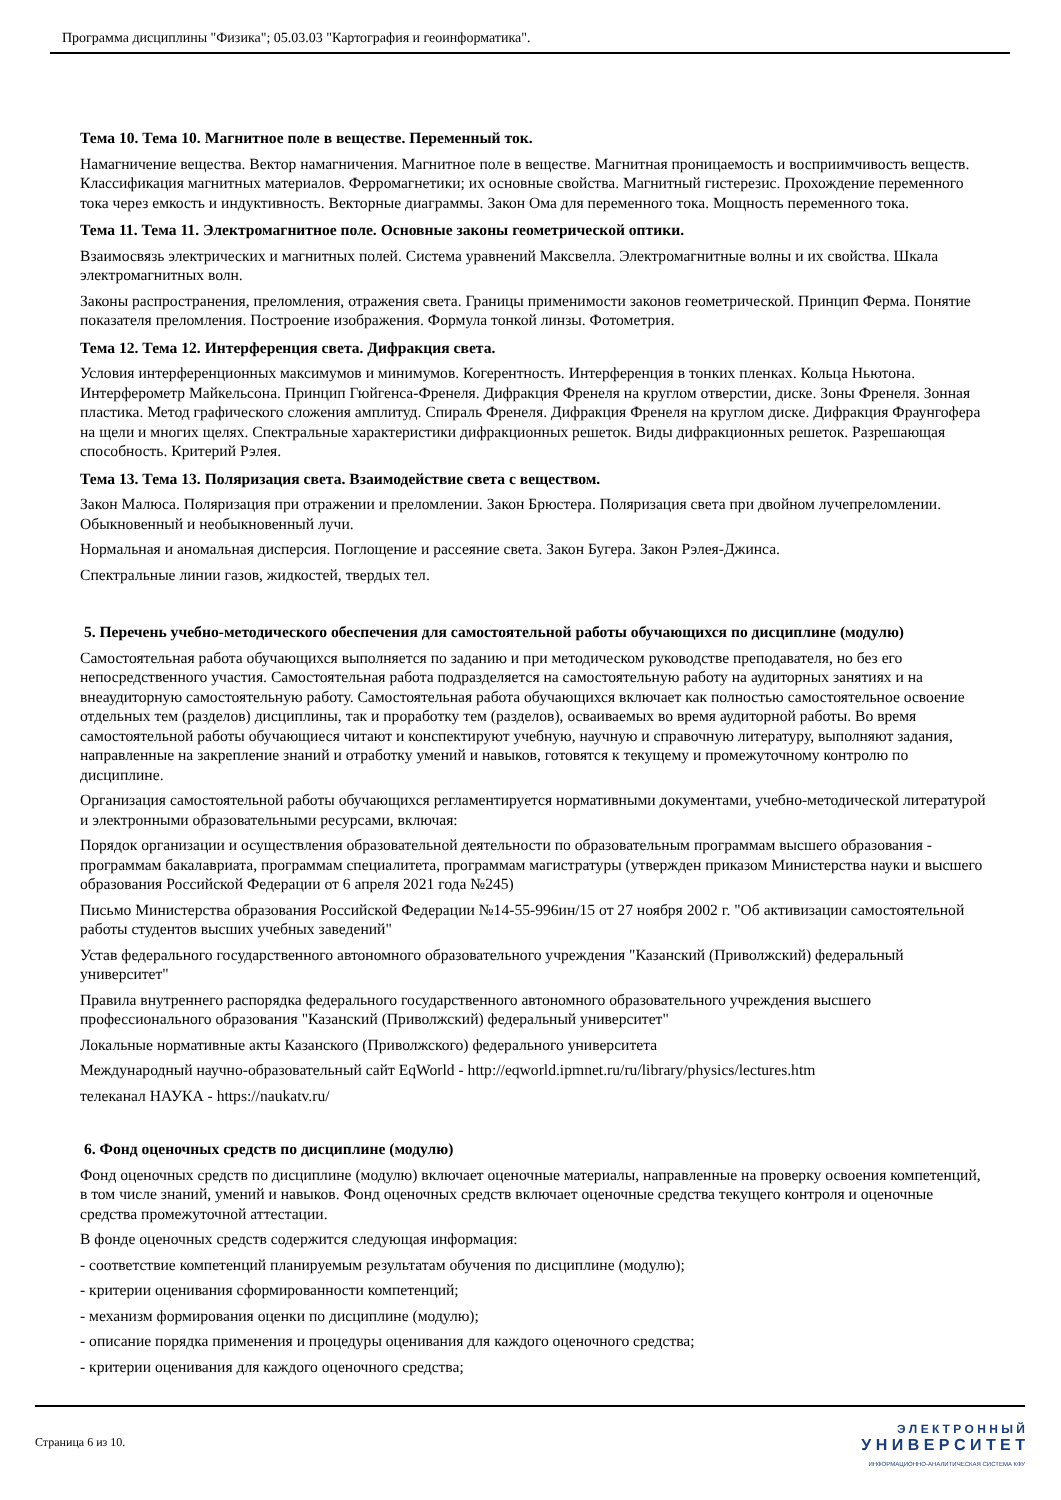Программа дисциплины "Физика"; 05.03.03 "Картография и геоинформатика".
Тема 10. Тема 10. Магнитное поле в веществе. Переменный ток.
Намагничение вещества. Вектор намагничения. Магнитное поле в веществе. Магнитная проницаемость и восприимчивость веществ. Классификация магнитных материалов. Ферромагнетики; их основные свойства. Магнитный гистерезис. Прохождение переменного тока через емкость и индуктивность. Векторные диаграммы. Закон Ома для переменного тока. Мощность переменного тока.
Тема 11. Тема 11. Электромагнитное поле. Основные законы геометрической оптики.
Взаимосвязь электрических и магнитных полей. Система уравнений Максвелла. Электромагнитные волны и их свойства. Шкала электромагнитных волн.
Законы распространения, преломления, отражения света. Границы применимости законов геометрической. Принцип Ферма. Понятие показателя преломления. Построение изображения. Формула тонкой линзы. Фотометрия.
Тема 12. Тема 12. Интерференция света. Дифракция света.
Условия интерференционных максимумов и минимумов. Когерентность. Интерференция в тонких пленках. Кольца Ньютона. Интерферометр Майкельсона. Принцип Гюйгенса-Френеля. Дифракция Френеля на круглом отверстии, диске. Зоны Френеля. Зонная пластика. Метод графического сложения амплитуд. Спираль Френеля. Дифракция Френеля на круглом диске. Дифракция Фраунгофера на щели и многих щелях. Спектральные характеристики дифракционных решеток. Виды дифракционных решеток. Разрешающая способность. Критерий Рэлея.
Тема 13. Тема 13. Поляризация света. Взаимодействие света с веществом.
Закон Малюса. Поляризация при отражении и преломлении. Закон Брюстера. Поляризация света при двойном лучепреломлении. Обыкновенный и необыкновенный лучи.
Нормальная и аномальная дисперсия. Поглощение и рассеяние света. Закон Бугера. Закон Рэлея-Джинса.
Спектральные линии газов, жидкостей, твердых тел.
5. Перечень учебно-методического обеспечения для самостоятельной работы обучающихся по дисциплине (модулю)
Самостоятельная работа обучающихся выполняется по заданию и при методическом руководстве преподавателя, но без его непосредственного участия. Самостоятельная работа подразделяется на самостоятельную работу на аудиторных занятиях и на внеаудиторную самостоятельную работу. Самостоятельная работа обучающихся включает как полностью самостоятельное освоение отдельных тем (разделов) дисциплины, так и проработку тем (разделов), осваиваемых во время аудиторной работы. Во время самостоятельной работы обучающиеся читают и конспектируют учебную, научную и справочную литературу, выполняют задания, направленные на закрепление знаний и отработку умений и навыков, готовятся к текущему и промежуточному контролю по дисциплине.
Организация самостоятельной работы обучающихся регламентируется нормативными документами, учебно-методической литературой и электронными образовательными ресурсами, включая:
Порядок организации и осуществления образовательной деятельности по образовательным программам высшего образования - программам бакалавриата, программам специалитета, программам магистратуры (утвержден приказом Министерства науки и высшего образования Российской Федерации от 6 апреля 2021 года №245)
Письмо Министерства образования Российской Федерации №14-55-996ин/15 от 27 ноября 2002 г. "Об активизации самостоятельной работы студентов высших учебных заведений"
Устав федерального государственного автономного образовательного учреждения "Казанский (Приволжский) федеральный университет"
Правила внутреннего распорядка федерального государственного автономного образовательного учреждения высшего профессионального образования "Казанский (Приволжский) федеральный университет"
Локальные нормативные акты Казанского (Приволжского) федерального университета
Международный научно-образовательный сайт EqWorld - http://eqworld.ipmnet.ru/ru/library/physics/lectures.htm
телеканал НАУКА - https://naukatv.ru/
6. Фонд оценочных средств по дисциплине (модулю)
Фонд оценочных средств по дисциплине (модулю) включает оценочные материалы, направленные на проверку освоения компетенций, в том числе знаний, умений и навыков. Фонд оценочных средств включает оценочные средства текущего контроля и оценочные средства промежуточной аттестации.
В фонде оценочных средств содержится следующая информация:
- соответствие компетенций планируемым результатам обучения по дисциплине (модулю);
- критерии оценивания сформированности компетенций;
- механизм формирования оценки по дисциплине (модулю);
- описание порядка применения и процедуры оценивания для каждого оценочного средства;
- критерии оценивания для каждого оценочного средства;
Страница 6 из 10.
Э Л Е К Т Р О Н Н Ы Й
У Н И В Е Р С И Т Е Т
ИНФОРМАЦИОННО-АНАЛИТИЧЕСКАЯ СИСТЕМА КФУ